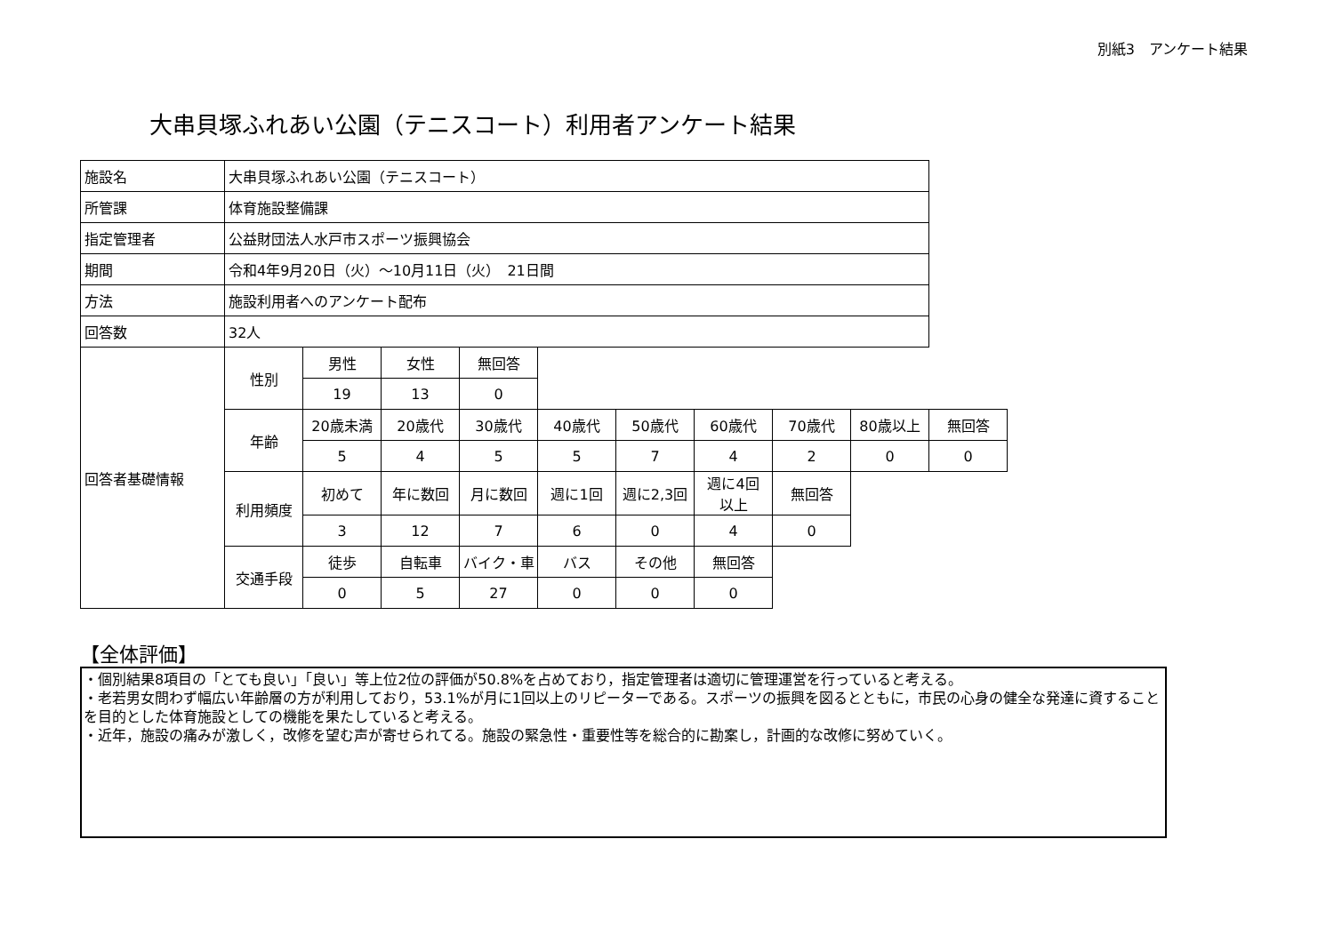別紙3　アンケート結果
大串貝塚ふれあい公園（テニスコート）利用者アンケート結果
| 施設名 | 大串貝塚ふれあい公園（テニスコート） | | | | | | | | | |
| 所管課 | 体育施設整備課 | | | | | | | | | |
| 指定管理者 | 公益財団法人水戸市スポーツ振興協会 | | | | | | | | | |
| 期間 | 令和4年9月20日（火）～10月11日（火） 21日間 | | | | | | | | | |
| 方法 | 施設利用者へのアンケート配布 | | | | | | | | | |
| 回答数 | 32人 | | | | | | | | | |
| 回答者基礎情報 | 性別 | 男性 | 女性 | 無回答 | | | | | | |
| | | 19 | 13 | 0 | | | | | | |
| | 年齢 | 20歳未満 | 20歳代 | 30歳代 | 40歳代 | 50歳代 | 60歳代 | 70歳代 | 80歳以上 | 無回答 |
| | | 5 | 4 | 5 | 5 | 7 | 4 | 2 | 0 | 0 |
| | 利用頻度 | 初めて | 年に数回 | 月に数回 | 週に1回 | 週に2,3回 | 週に4回 以上 | 無回答 | | |
| | | 3 | 12 | 7 | 6 | 0 | 4 | 0 | | |
| | 交通手段 | 徒歩 | 自転車 | バイク・車 | バス | その他 | 無回答 | | | |
| | | 0 | 5 | 27 | 0 | 0 | 0 | | | |
【全体評価】
・個別結果8項目の「とても良い」「良い」等上位2位の評価が50.8%を占めており，指定管理者は適切に管理運営を行っていると考える。
・老若男女問わず幅広い年齢層の方が利用しており，53.1%が月に1回以上のリピーターである。スポーツの振興を図るとともに，市民の心身の健全な発達に資することを目的とした体育施設としての機能を果たしていると考える。
・近年，施設の痛みが激しく，改修を望む声が寄せられてる。施設の緊急性・重要性等を総合的に勘案し，計画的な改修に努めていく。